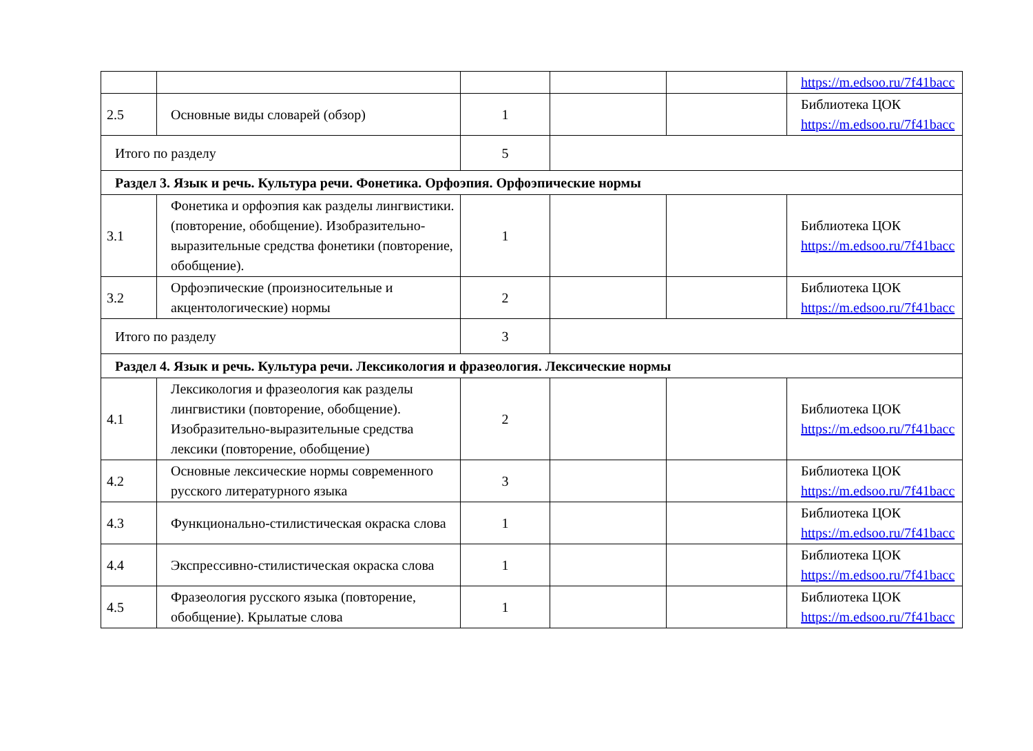| | | | | | https://m.edsoo.ru/7f41bacc |
| 2.5 | Основные виды словарей (обзор) | 1 | | | Библиотека ЦОК https://m.edsoo.ru/7f41bacc |
| Итого по разделу | | 5 | | | |
| Раздел 3. Язык и речь. Культура речи. Фонетика. Орфоэпия. Орфоэпические нормы | | | | | |
| 3.1 | Фонетика и орфоэпия как разделы лингвистики.(повторение, обобщение). Изобразительно-выразительные средства фонетики (повторение, обобщение). | 1 | | | Библиотека ЦОК https://m.edsoo.ru/7f41bacc |
| 3.2 | Орфоэпические (произносительные и акцентологические) нормы | 2 | | | Библиотека ЦОК https://m.edsoo.ru/7f41bacc |
| Итого по разделу | | 3 | | | |
| Раздел 4. Язык и речь. Культура речи. Лексикология и фразеология. Лексические нормы | | | | | |
| 4.1 | Лексикология и фразеология как разделы лингвистики (повторение, обобщение). Изобразительно-выразительные средства лексики (повторение, обобщение) | 2 | | | Библиотека ЦОК https://m.edsoo.ru/7f41bacc |
| 4.2 | Основные лексические нормы современного русского литературного языка | 3 | | | Библиотека ЦОК https://m.edsoo.ru/7f41bacc |
| 4.3 | Функционально-стилистическая окраска слова | 1 | | | Библиотека ЦОК https://m.edsoo.ru/7f41bacc |
| 4.4 | Экспрессивно-стилистическая окраска слова | 1 | | | Библиотека ЦОК https://m.edsoo.ru/7f41bacc |
| 4.5 | Фразеология русского языка (повторение, обобщение). Крылатые слова | 1 | | | Библиотека ЦОК https://m.edsoo.ru/7f41bacc |